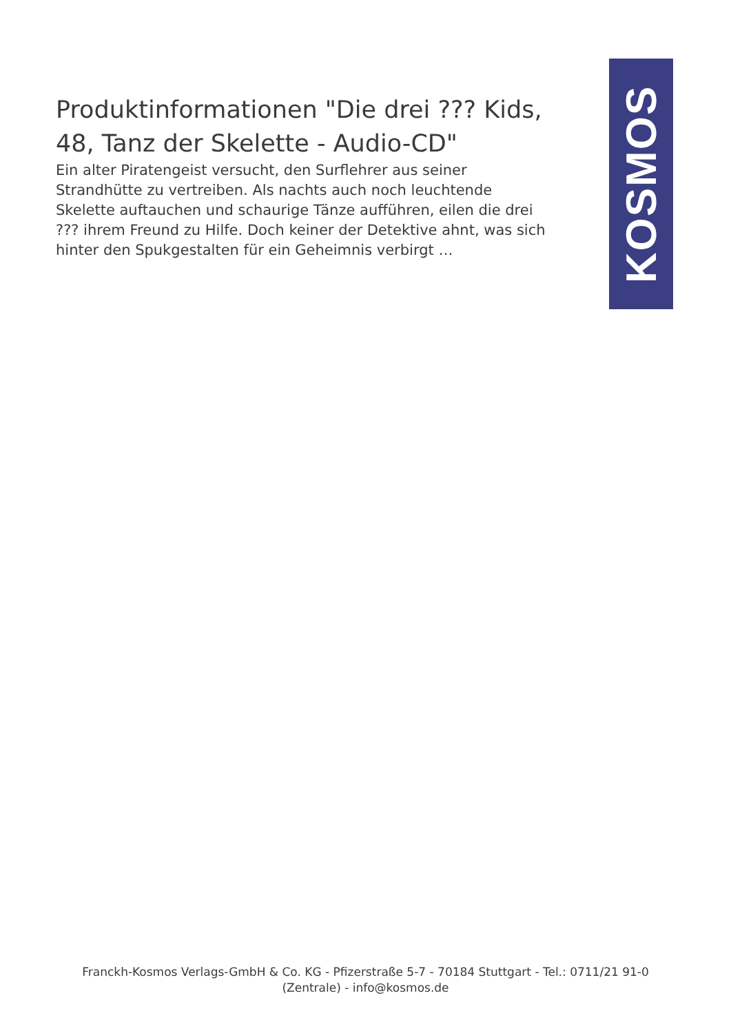Produktinformationen "Die drei ??? Kids, 48, Tanz der Skelette - Audio-CD"
Ein alter Piratengeist versucht, den Surflehrer aus seiner Strandhütte zu vertreiben. Als nachts auch noch leuchtende Skelette auftauchen und schaurige Tänze aufführen, eilen die drei ??? ihrem Freund zu Hilfe. Doch keiner der Detektive ahnt, was sich hinter den Spukgestalten für ein Geheimnis verbirgt …
KOSMOS
Franckh-Kosmos Verlags-GmbH & Co. KG - Pfizerstraße 5-7 - 70184 Stuttgart - Tel.: 0711/21 91-0
(Zentrale) - info@kosmos.de